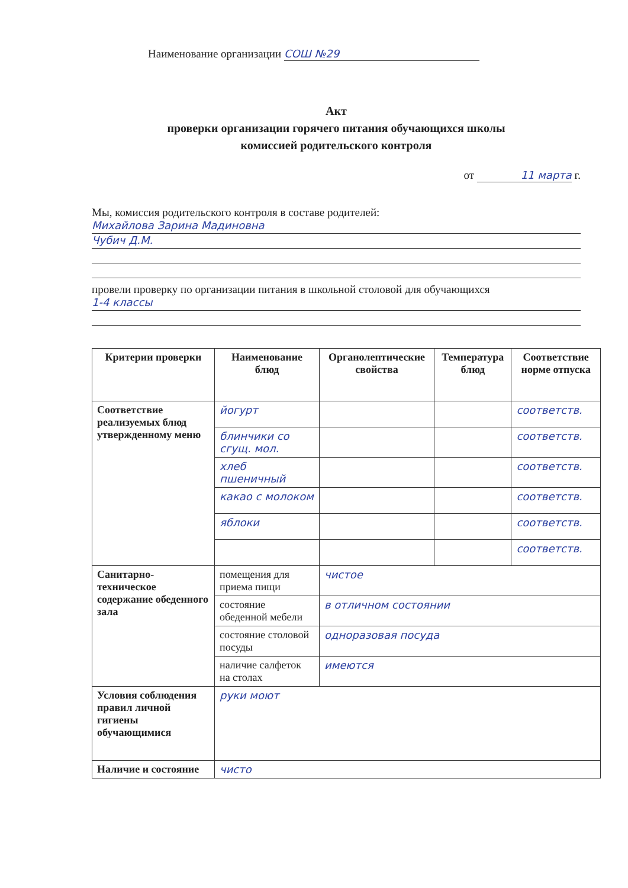Наименование организации СОШ №29
Акт
проверки организации горячего питания обучающихся школы
комиссией родительского контроля
от 11 марта г.
Мы, комиссия родительского контроля в составе родителей:
Михайлова Зарина Мадиновна
Чубич Д.М.
провели проверку по организации питания в школьной столовой для обучающихся
1-4 классы
| Критерии проверки | Наименование блюд | Органолептические свойства | Температура блюд | Соответствие норме отпуска |
| --- | --- | --- | --- | --- |
| Соответствие реализуемых блюд утвержденному меню | йогурт | | | соответств. |
| | блинчики со сгущ. мол. | | | соответств. |
| | хлеб пшеничный | | | соответств. |
| | какао с молоком | | | соответств. |
| | яблоки | | | соответств. |
| | | | | соответств. |
| Санитарно-техническое содержание обеденного зала | помещения для приема пищи | чистое | | |
| | состояние обеденной мебели | в отличном состоянии | | |
| | состояние столовой посуды | одноразовая посуда | | |
| | наличие салфеток на столах | имеются | | |
| Условия соблюдения правил личной гигиены обучающимися | руки моют | | | |
| Наличие и состояние | чисто | | | |